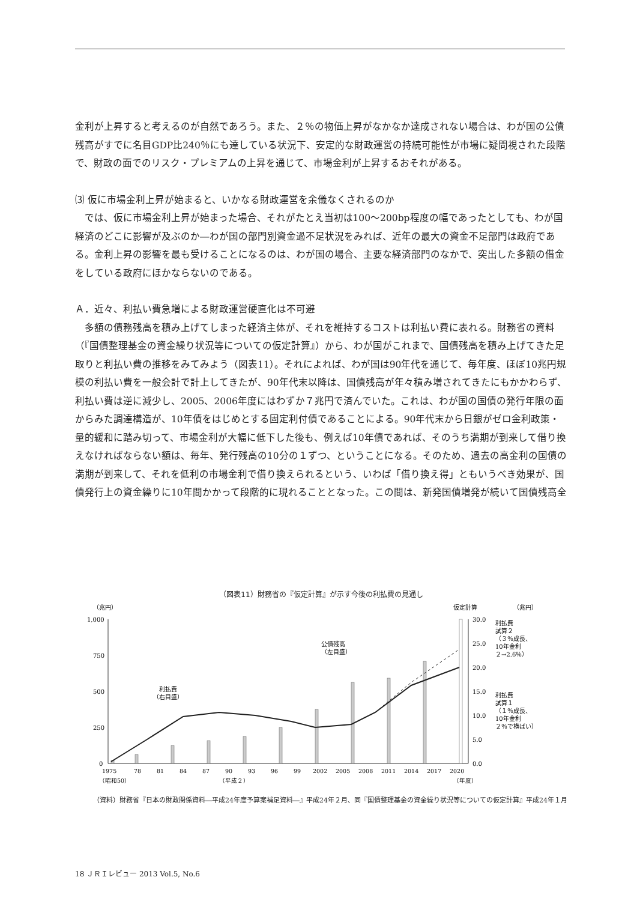金利が上昇すると考えるのが自然であろう。また、２％の物価上昇がなかなか達成されない場合は、わが国の公債残高がすでに名目GDP比240％にも達している状況下、安定的な財政運営の持続可能性が市場に疑問視された段階で、財政の面でのリスク・プレミアムの上昇を通じて、市場金利が上昇するおそれがある。
⑶ 仮に市場金利上昇が始まると、いかなる財政運営を余儀なくされるのか
では、仮に市場金利上昇が始まった場合、それがたとえ当初は100～200bp程度の幅であったとしても、わが国経済のどこに影響が及ぶのか―わが国の部門別資金過不足状況をみれば、近年の最大の資金不足部門は政府である。金利上昇の影響を最も受けることになるのは、わが国の場合、主要な経済部門のなかで、突出した多額の借金をしている政府にほかならないのである。
Ａ．近々、利払い費急増による財政運営硬直化は不可避
多額の債務残高を積み上げてしまった経済主体が、それを維持するコストは利払い費に表れる。財務省の資料（『国債整理基金の資金繰り状況等についての仮定計算』）から、わが国がこれまで、国債残高を積み上げてきた足取りと利払い費の推移をみてみよう（図表11）。それによれば、わが国は90年代を通じて、毎年度、ほぼ10兆円規模の利払い費を一般会計で計上してきたが、90年代末以降は、国債残高が年々積み増されてきたにもかかわらず、利払い費は逆に減少し、2005、2006年度にはわずか７兆円で済んでいた。これは、わが国の国債の発行年限の面からみた調達構造が、10年債をはじめとする固定利付債であることによる。90年代末から日銀がゼロ金利政策・量的緩和に踏み切って、市場金利が大幅に低下した後も、例えば10年債であれば、そのうち満期が到来して借り換えなければならない額は、毎年、発行残高の10分の１ずつ、ということになる。そのため、過去の高金利の国債の満期が到来して、それを低利の市場金利で借り換えられるという、いわば「借り換え得」ともいうべき効果が、国債発行上の資金繰りに10年間かかって段階的に現れることとなった。この間は、新発国債増発が続いて国債残高全
（図表11）財務省の『仮定計算』が示す今後の利払費の見通し
（兆円）
仮定計算
（兆円）
1,000
750
500
250
0
30.0
25.0
20.0
15.0
10.0
5.0
0.0
公債残高
（左目盛）
利払費
（右目盛）
利払費
試算２
（３％成長、
10年金利
２→2.6％）
利払費
試算１
（１％成長、
10年金利
２％で横ばい）
1975
78
81
84
87
90
93
96
99
2002
2005
2008
2011
2014
2017
2020
（昭和50）
（平成２）
（年度）
（資料）財務省『日本の財政関係資料―平成24年度予算案補足資料―』平成24年２月、同『国債整理基金の資金繰り状況等についての仮定計算』平成24年１月
18 ＪＲＩレビュー 2013 Vol.5, No.6